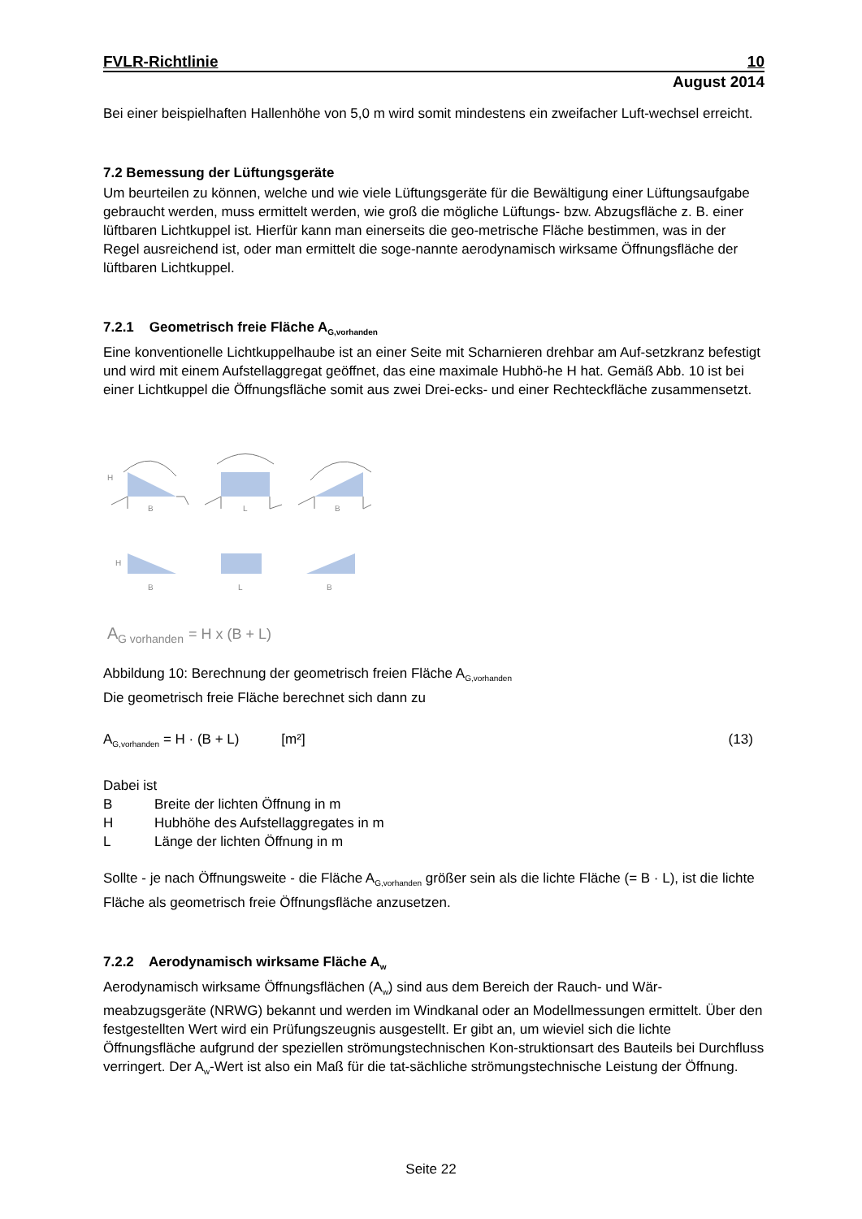FVLR-Richtlinie 10
August 2014
Bei einer beispielhaften Hallenhöhe von 5,0 m wird somit mindestens ein zweifacher Luft-wechsel erreicht.
7.2 Bemessung der Lüftungsgeräte
Um beurteilen zu können, welche und wie viele Lüftungsgeräte für die Bewältigung einer Lüftungsaufgabe gebraucht werden, muss ermittelt werden, wie groß die mögliche Lüftungs- bzw. Abzugsfläche z. B. einer lüftbaren Lichtkuppel ist. Hierfür kann man einerseits die geo-metrische Fläche bestimmen, was in der Regel ausreichend ist, oder man ermittelt die soge-nannte aerodynamisch wirksame Öffnungsfläche der lüftbaren Lichtkuppel.
7.2.1 Geometrisch freie Fläche A<sub>G,vorhanden</sub>
Eine konventionelle Lichtkuppelhaube ist an einer Seite mit Scharnieren drehbar am Auf-setzkranz befestigt und wird mit einem Aufstellaggregat geöffnet, das eine maximale Hubhö-he H hat. Gemäß Abb. 10 ist bei einer Lichtkuppel die Öffnungsfläche somit aus zwei Drei-ecks- und einer Rechteckfläche zusammensetzt.
H
B
L
B
H
B
L
B
A
G vorhanden
= H x (B + L)
Abbildung 10: Berechnung der geometrisch freien Fläche A<sub>G,vorhanden</sub>
Die geometrisch freie Fläche berechnet sich dann zu
A<sub>G,vorhanden</sub> = H · (B + L) [m²] (13)
Dabei ist
B Breite der lichten Öffnung in m
H Hubhöhe des Aufstellaggregates in m
L Länge der lichten Öffnung in m
Sollte - je nach Öffnungsweite - die Fläche A<sub>G,vorhanden</sub> größer sein als die lichte Fläche (= B · L), ist die lichte Fläche als geometrisch freie Öffnungsfläche anzusetzen.
7.2.2 Aerodynamisch wirksame Fläche A<sub>w</sub>
Aerodynamisch wirksame Öffnungsflächen (A<sub>w</sub>) sind aus dem Bereich der Rauch- und Wär-meabzugsgeräte (NRWG) bekannt und werden im Windkanal oder an Modellmessungen ermittelt. Über den festgestellten Wert wird ein Prüfungszeugnis ausgestellt. Er gibt an, um wieviel sich die lichte Öffnungsfläche aufgrund der speziellen strömungstechnischen Kon-struktionsart des Bauteils bei Durchfluss verringert. Der A<sub>w</sub>-Wert ist also ein Maß für die tat-sächliche strömungstechnische Leistung der Öffnung.
Seite 22